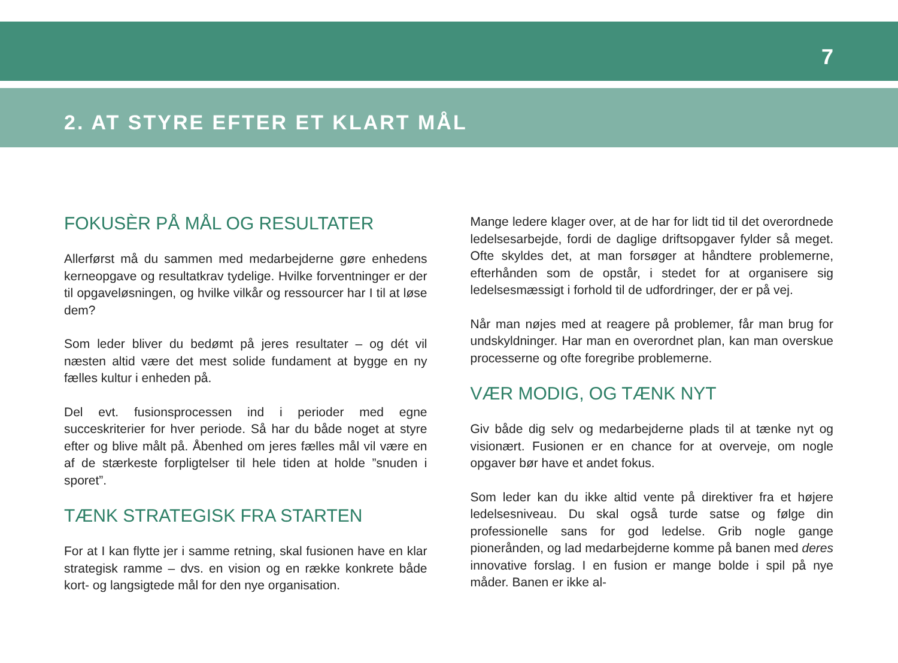7
2. AT STYRE EFTER ET KLART MÅL
FOKUSÈR PÅ MÅL OG RESULTATER
Allerførst må du sammen med medarbejderne gøre enhedens kerneopgave og resultatkrav tydelige. Hvilke forventninger er der til opgaveløsningen, og hvilke vilkår og ressourcer har I til at løse dem?
Som leder bliver du bedømt på jeres resultater – og dét vil næsten altid være det mest solide fundament at bygge en ny fælles kultur i enheden på.
Del evt. fusionsprocessen ind i perioder med egne succeskriterier for hver periode. Så har du både noget at styre efter og blive målt på. Åbenhed om jeres fælles mål vil være en af de stærkeste forpligtelser til hele tiden at holde ”snuden i sporet”.
TÆNK STRATEGISK FRA STARTEN
For at I kan flytte jer i samme retning, skal fusionen have en klar strategisk ramme – dvs. en vision og en række konkrete både kort- og langsigtede mål for den nye organisation.
Mange ledere klager over, at de har for lidt tid til det overordnede ledelsesarbejde, fordi de daglige driftsopgaver fylder så meget. Ofte skyldes det, at man forsøger at håndtere problemerne, efterhånden som de opstår, i stedet for at organisere sig ledelsesmæssigt i forhold til de udfordringer, der er på vej.
Når man nøjes med at reagere på problemer, får man brug for undskyldninger. Har man en overordnet plan, kan man overskue processerne og ofte foregribe problemerne.
VÆR MODIG, OG TÆNK NYT
Giv både dig selv og medarbejderne plads til at tænke nyt og visionært. Fusionen er en chance for at overveje, om nogle opgaver bør have et andet fokus.
Som leder kan du ikke altid vente på direktiver fra et højere ledelsesniveau. Du skal også turde satse og følge din professionelle sans for god ledelse. Grib nogle gange pionerånden, og lad medarbejderne komme på banen med deres innovative forslag. I en fusion er mange bolde i spil på nye måder. Banen er ikke al-